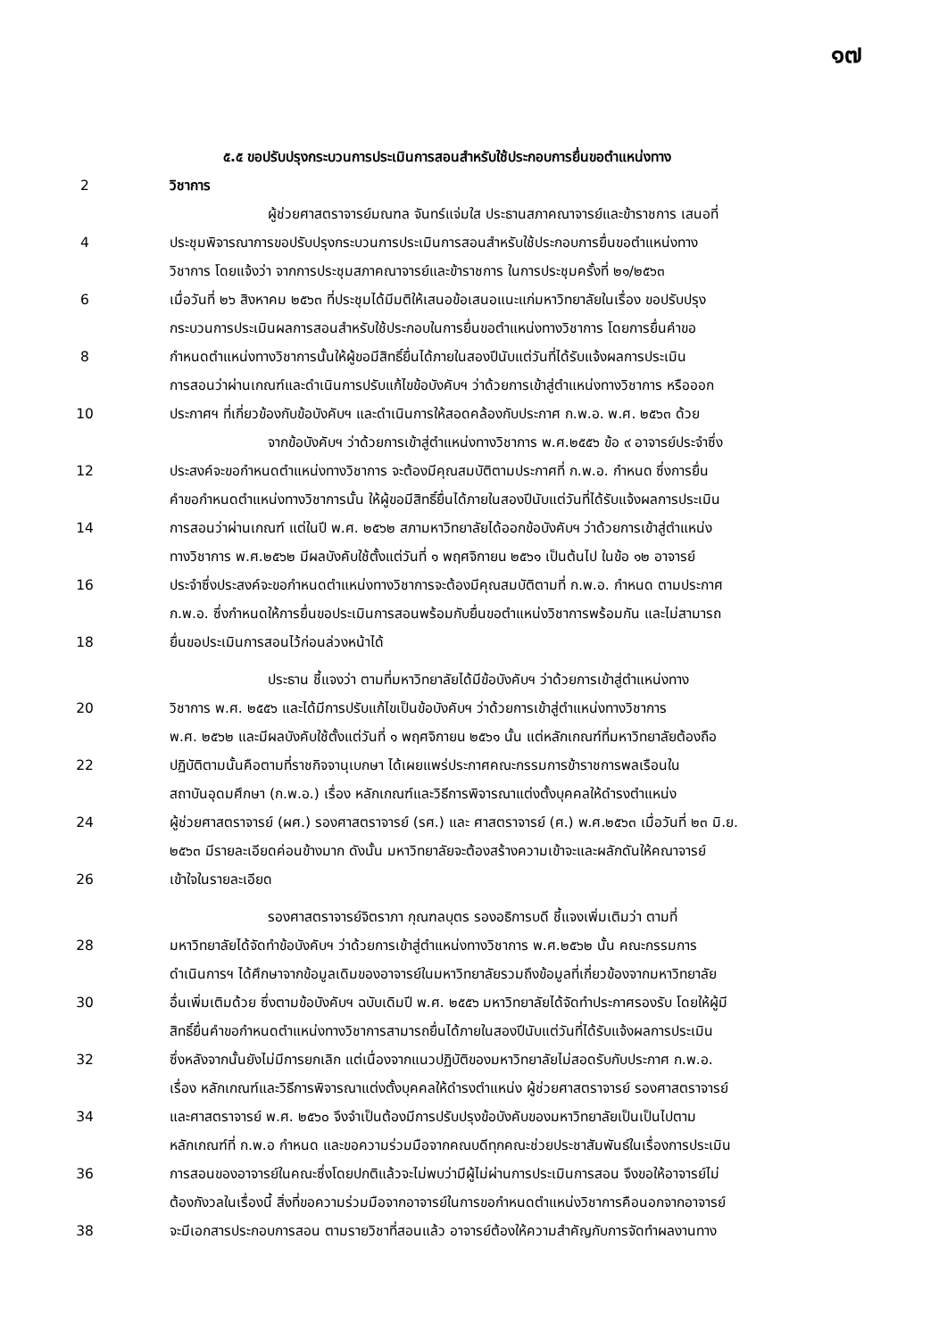๑๗
๕.๕ ขอปรับปรุงกระบวนการประเมินการสอนสำหรับใช้ประกอบการยื่นขอตำแหน่งทาง
2 วิชาการ
ผู้ช่วยศาสตราจารย์มณฑล จันทร์แจ่มใส ประธานสภาคณาจารย์และข้าราชการ เสนอที่
4 ประชุมพิจารณาการขอปรับปรุงกระบวนการประเมินการสอนสำหรับใช้ประกอบการยื่นขอตำแหน่งทาง
วิชาการ โดยแจ้งว่า จากการประชุมสภาคณาจารย์และข้าราชการ ในการประชุมครั้งที่ ๒๑/๒๕๖๓
6 เมื่อวันที่ ๒๖ สิงหาคม ๒๕๖๓ ที่ประชุมได้มีมติให้เสนอข้อเสนอแนะแก่มหาวิทยาลัยในเรื่อง ขอปรับปรุง
กระบวนการประเมินผลการสอนสำหรับใช้ประกอบในการยื่นขอตำแหน่งทางวิชาการ โดยการยื่นคำขอ
8 กำหนดตำแหน่งทางวิชาการนั้นให้ผู้ขอมีสิทธิ์ยื่นได้ภายในสองปีนับแต่วันที่ได้รับแจ้งผลการประเมิน
การสอนว่าผ่านเกณฑ์และดำเนินการปรับแก้ไขข้อบังคับฯ ว่าด้วยการเข้าสู่ตำแหน่งทางวิชาการ หรือออก
10 ประกาศฯ ที่เกี่ยวข้องกับข้อบังคับฯ และดำเนินการให้สอดคล้องกับประกาศ ก.พ.อ. พ.ศ. ๒๕๖๓ ด้วย
จากข้อบังคับฯ ว่าด้วยการเข้าสู่ตำแหน่งทางวิชาการ พ.ศ.๒๕๕๖ ข้อ ๙ อาจารย์ประจำซึ่ง
12 ประสงค์จะขอกำหนดตำแหน่งทางวิชาการ จะต้องมีคุณสมบัติตามประกาศที่ ก.พ.อ. กำหนด ซึ่งการยื่น
คำขอกำหนดตำแหน่งทางวิชาการนั้น ให้ผู้ขอมีสิทธิ์ยื่นได้ภายในสองปีนับแต่วันที่ได้รับแจ้งผลการประเมิน
14 การสอนว่าผ่านเกณฑ์ แต่ในปี พ.ศ. ๒๕๖๒ สภามหาวิทยาลัยได้ออกข้อบังคับฯ ว่าด้วยการเข้าสู่ตำแหน่ง
ทางวิชาการ พ.ศ.๒๕๖๒ มีผลบังคับใช้ตั้งแต่วันที่ ๑ พฤศจิกายน ๒๕๖๑ เป็นต้นไป ในข้อ ๑๒ อาจารย์
16 ประจำซึ่งประสงค์จะขอกำหนดตำแหน่งทางวิชาการจะต้องมีคุณสมบัติตามที่ ก.พ.อ. กำหนด ตามประกาศ
ก.พ.อ. ซึ่งกำหนดให้การยื่นขอประเมินการสอนพร้อมกับยื่นขอตำแหน่งวิชาการพร้อมกัน และไม่สามารถ
18 ยื่นขอประเมินการสอนไว้ก่อนล่วงหน้าได้
ประธาน ชี้แจงว่า ตามที่มหาวิทยาลัยได้มีข้อบังคับฯ ว่าด้วยการเข้าสู่ตำแหน่งทาง
20 วิชาการ พ.ศ. ๒๕๕๖ และได้มีการปรับแก้ไขเป็นข้อบังคับฯ ว่าด้วยการเข้าสู่ตำแหน่งทางวิชาการ
พ.ศ. ๒๕๖๒ และมีผลบังคับใช้ตั้งแต่วันที่ ๑ พฤศจิกายน ๒๕๖๑ นั้น แต่หลักเกณฑ์ที่มหาวิทยาลัยต้องถือ
22 ปฏิบัติตามนั้นคือตามที่ราชกิจจานุเบกษา ได้เผยแพร่ประกาศคณะกรรมการข้าราชการพลเรือนใน
สถาบันอุดมศึกษา (ก.พ.อ.) เรื่อง หลักเกณฑ์และวิธีการพิจารณาแต่งตั้งบุคคลให้ดำรงตำแหน่ง
24 ผู้ช่วยศาสตราจารย์ (ผศ.) รองศาสตราจารย์ (รศ.) และ ศาสตราจารย์ (ศ.) พ.ศ.๒๕๖๓ เมื่อวันที่ ๒๓ มิ.ย.
๒๕๖๓ มีรายละเอียดค่อนข้างมาก ดังนั้น มหาวิทยาลัยจะต้องสร้างความเข้าจะและผลักดันให้คณาจารย์
26 เข้าใจในรายละเอียด
รองศาสตราจารย์จิตราภา กุณฑลบุตร รองอธิการบดี ชี้แจงเพิ่มเติมว่า ตามที่
28 มหาวิทยาลัยได้จัดทำข้อบังคับฯ ว่าด้วยการเข้าสู่ตำแหน่งทางวิชาการ พ.ศ.๒๕๖๒ นั้น คณะกรรมการ
ดำเนินการฯ ได้ศึกษาจากข้อมูลเดิมของอาจารย์ในมหาวิทยาลัยรวมถึงข้อมูลที่เกี่ยวข้องจากมหาวิทยาลัย
30 อื่นเพิ่มเติมด้วย ซึ่งตามข้อบังคับฯ ฉบับเดิมปี พ.ศ. ๒๕๕๖ มหาวิทยาลัยได้จัดทำประกาศรองรับ โดยให้ผู้มี
สิทธิ์ยื่นคำขอกำหนดตำแหน่งทางวิชาการสามารถยื่นได้ภายในสองปีนับแต่วันที่ได้รับแจ้งผลการประเมิน
32 ซึ่งหลังจากนั้นยังไม่มีการยกเลิก แต่เนื่องจากแนวปฏิบัติของมหาวิทยาลัยไม่สอดรับกับประกาศ ก.พ.อ.
เรื่อง หลักเกณฑ์และวิธีการพิจารณาแต่งตั้งบุคคลให้ดำรงตำแหน่ง ผู้ช่วยศาสตราจารย์ รองศาสตราจารย์
34 และศาสตราจารย์ พ.ศ. ๒๕๖๐ จึงจำเป็นต้องมีการปรับปรุงข้อบังคับของมหาวิทยาลัยเป็นเป็นไปตาม
หลักเกณฑ์ที่ ก.พ.อ กำหนด และขอความร่วมมือจากคณบดีทุกคณะช่วยประชาสัมพันธ์ในเรื่องการประเมิน
36 การสอนของอาจารย์ในคณะซึ่งโดยปกติแล้วจะไม่พบว่ามีผู้ไม่ผ่านการประเมินการสอน จึงขอให้อาจารย์ไม่
ต้องกังวลในเรื่องนี้ สิ่งที่ขอความร่วมมือจากอาจารย์ในการขอกำหนดตำแหน่งวิชาการคือนอกจากอาจารย์
38 จะมีเอกสารประกอบการสอน ตามรายวิชาที่สอนแล้ว อาจารย์ต้องให้ความสำคัญกับการจัดทำผลงานทาง